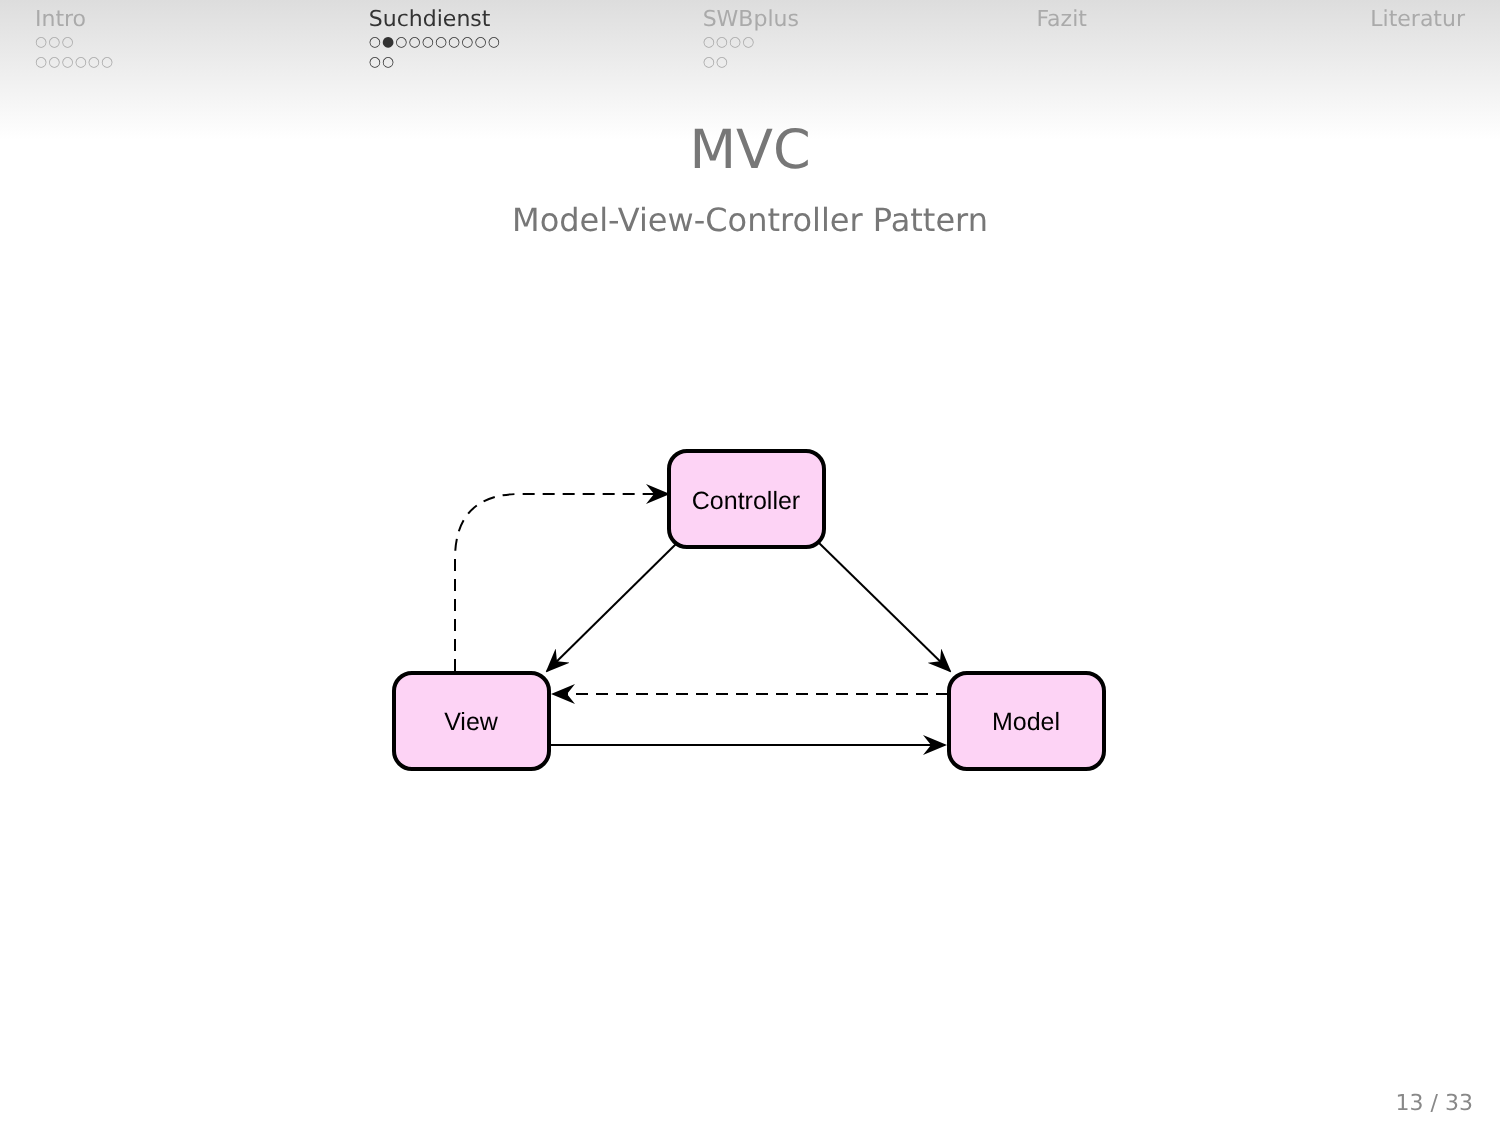Intro
○○○
○○○○○○
Suchdienst
○●○○○○○○○○
○○
SWBplus
○○○○
○○
Fazit Literatur
MVC
Model-View-Controller Pattern
Controller
View
Model
13 / 33